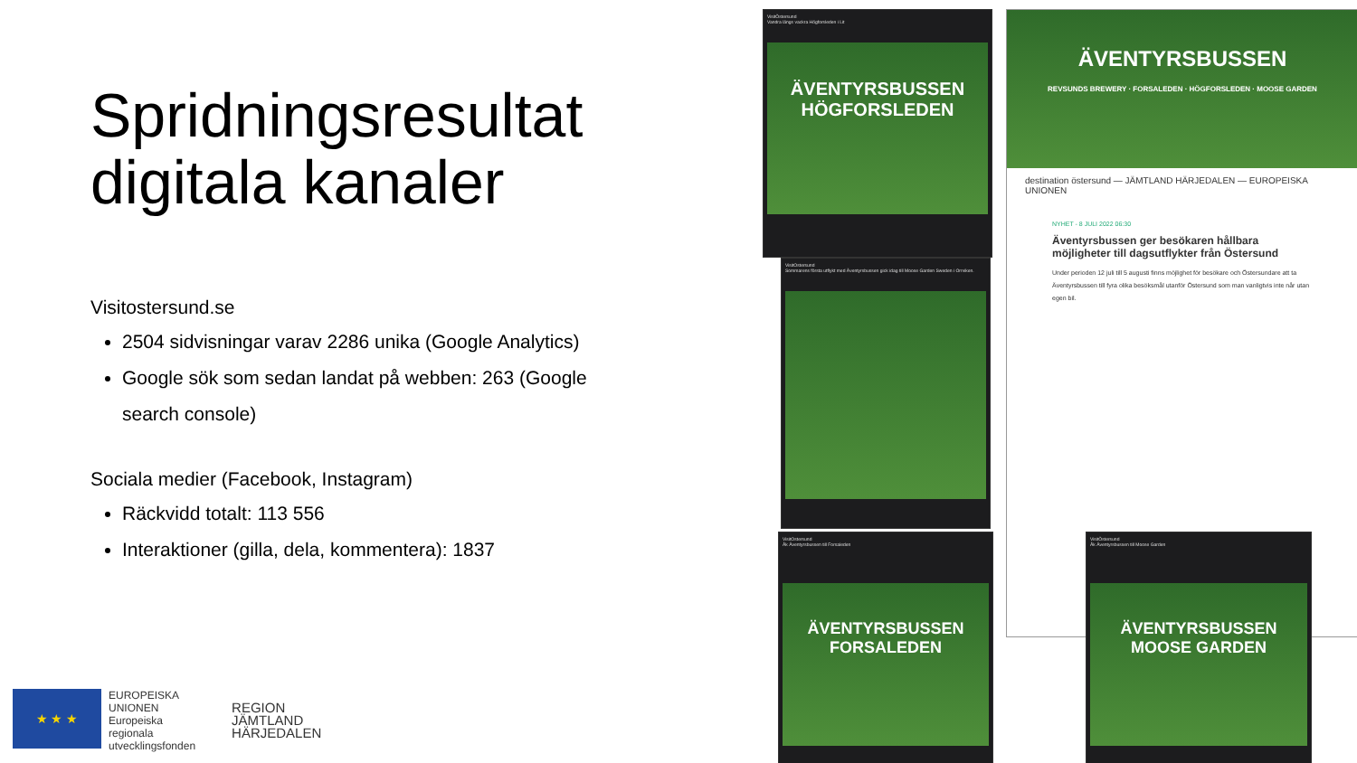Spridningsresultat digitala kanaler
Visitostersund.se
2504 sidvisningar varav 2286 unika (Google Analytics)
Google sök som sedan landat på webben: 263 (Google search console)
Sociala medier (Facebook, Instagram)
Räckvidd totalt: 113 556
Interaktioner (gilla, dela, kommentera): 1837
★ ★ ★
EUROPEISKA
UNIONEN
Europeiska
regionala
utvecklingsfonden
REGION
JÄMTLAND
HÄRJEDALEN
VisitÖstersund
Vandra längs vackra Högforsleden i Lit
ÄVENTYRSBUSSEN
HÖGFORSLEDEN
VisitOstersund
Sommarens första utflykt med Äventyrsbussen gick idag till Moose Garden Sweden i Orrviken.
ÄVENTYRSBUSSEN
REVSUNDS BREWERY · FORSALEDEN · HÖGFORSLEDEN · MOOSE GARDEN
destination östersund — JÄMTLAND HÄRJEDALEN — EUROPEISKA UNIONEN
NYHET - 8 JULI 2022 06:30
Äventyrsbussen ger besökaren hållbara möjligheter till dagsutflykter från Östersund
Under perioden 12 juli till 5 augusti finns möjlighet för besökare och Östersundare att ta Äventyrsbussen till fyra olika besöksmål utanför Östersund som man vanligtvis inte når utan egen bil.
VisitOstersund
Åk Äventyrsbussen till Forsaleden
ÄVENTYRSBUSSEN
FORSALEDEN
VisitÖstersund
Åk Äventyrsbussen till Moose Garden
ÄVENTYRSBUSSEN
MOOSE GARDEN